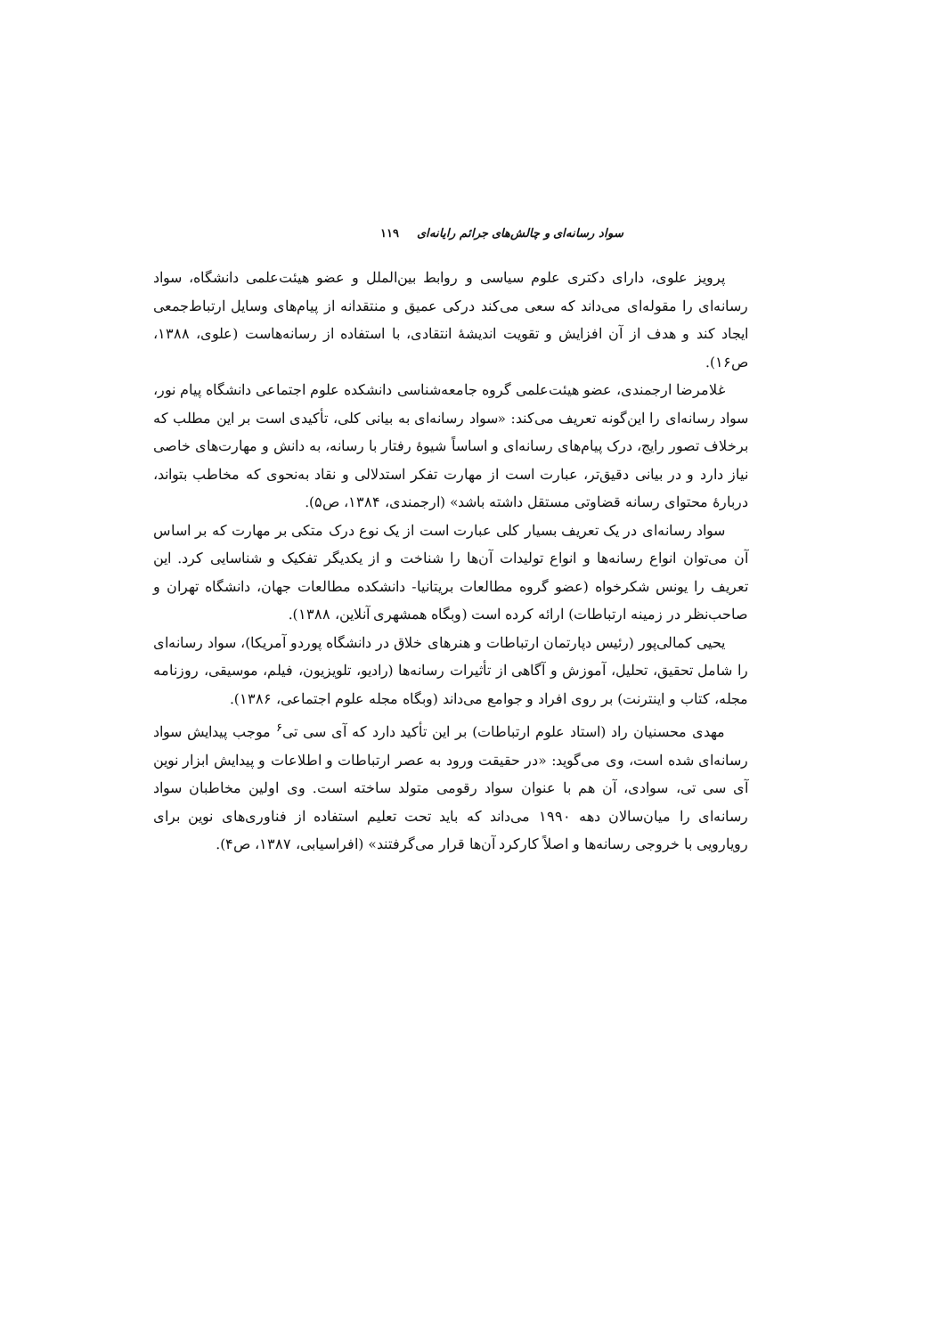سواد رسانه‌ای و چالش‌های جرائم رایانه‌ای ۱۱۹
پرویز علوی، دارای دکتری علوم سیاسی و روابط بین‌الملل و عضو هیئت‌علمی دانشگاه، سواد رسانه‌ای را مقوله‌ای می‌داند که سعی می‌کند درکی عمیق و منتقدانه از پیام‌های وسایل ارتباط‌جمعی ایجاد کند و هدف از آن افزایش و تقویت اندیشهٔ انتقادی، با استفاده از رسانه‌هاست (علوی، ۱۳۸۸، ص۱۶).
غلامرضا ارجمندی، عضو هیئت‌علمی گروه جامعه‌شناسی دانشکده علوم اجتماعی دانشگاه پیام نور، سواد رسانه‌ای را این‌گونه تعریف می‌کند: «سواد رسانه‌ای به بیانی کلی، تأکیدی است بر این مطلب که برخلاف تصور رایج، درک پیام‌های رسانه‌ای و اساساً شیوهٔ رفتار با رسانه، به دانش و مهارت‌های خاصی نیاز دارد و در بیانی دقیق‌تر، عبارت است از مهارت تفکر استدلالی و نقاد به‌نحوی که مخاطب بتواند، دربارهٔ محتوای رسانه قضاوتی مستقل داشته باشد» (ارجمندی، ۱۳۸۴، ص۵).
سواد رسانه‌ای در یک تعریف بسیار کلی عبارت است از یک نوع درک متکی بر مهارت که بر اساس آن می‌توان انواع رسانه‌ها و انواع تولیدات آن‌ها را شناخت و از یکدیگر تفکیک و شناسایی کرد. این تعریف را یونس شکرخواه (عضو گروه مطالعات بریتانیا- دانشکده مطالعات جهان، دانشگاه تهران و صاحب‌نظر در زمینه ارتباطات) ارائه کرده است (وبگاه همشهری آنلاین، ۱۳۸۸).
یحیی کمالی‌پور (رئیس دپارتمان ارتباطات و هنرهای خلاق در دانشگاه پوردو آمریکا)، سواد رسانه‌ای را شامل تحقیق، تحلیل، آموزش و آگاهی از تأثیرات رسانه‌ها (رادیو، تلویزیون، فیلم، موسیقی، روزنامه مجله، کتاب و اینترنت) بر روی افراد و جوامع می‌داند (وبگاه مجله علوم اجتماعی، ۱۳۸۶).
مهدی محسنیان راد (استاد علوم ارتباطات) بر این تأکید دارد که آی سی تی<sup>۶</sup> موجب پیدایش سواد رسانه‌ای شده است، وی می‌گوید: «در حقیقت ورود به عصر ارتباطات و اطلاعات و پیدایش ابزار نوین آی سی تی، سوادی، آن هم با عنوان سواد رقومی متولد ساخته است. وی اولین مخاطبان سواد رسانه‌ای را میان‌سالان دهه ۱۹۹۰ می‌داند که باید تحت تعلیم استفاده از فناوری‌های نوین برای رویارویی با خروجی رسانه‌ها و اصلاً کارکرد آن‌ها قرار می‌گرفتند» (افراسیابی، ۱۳۸۷، ص۴).